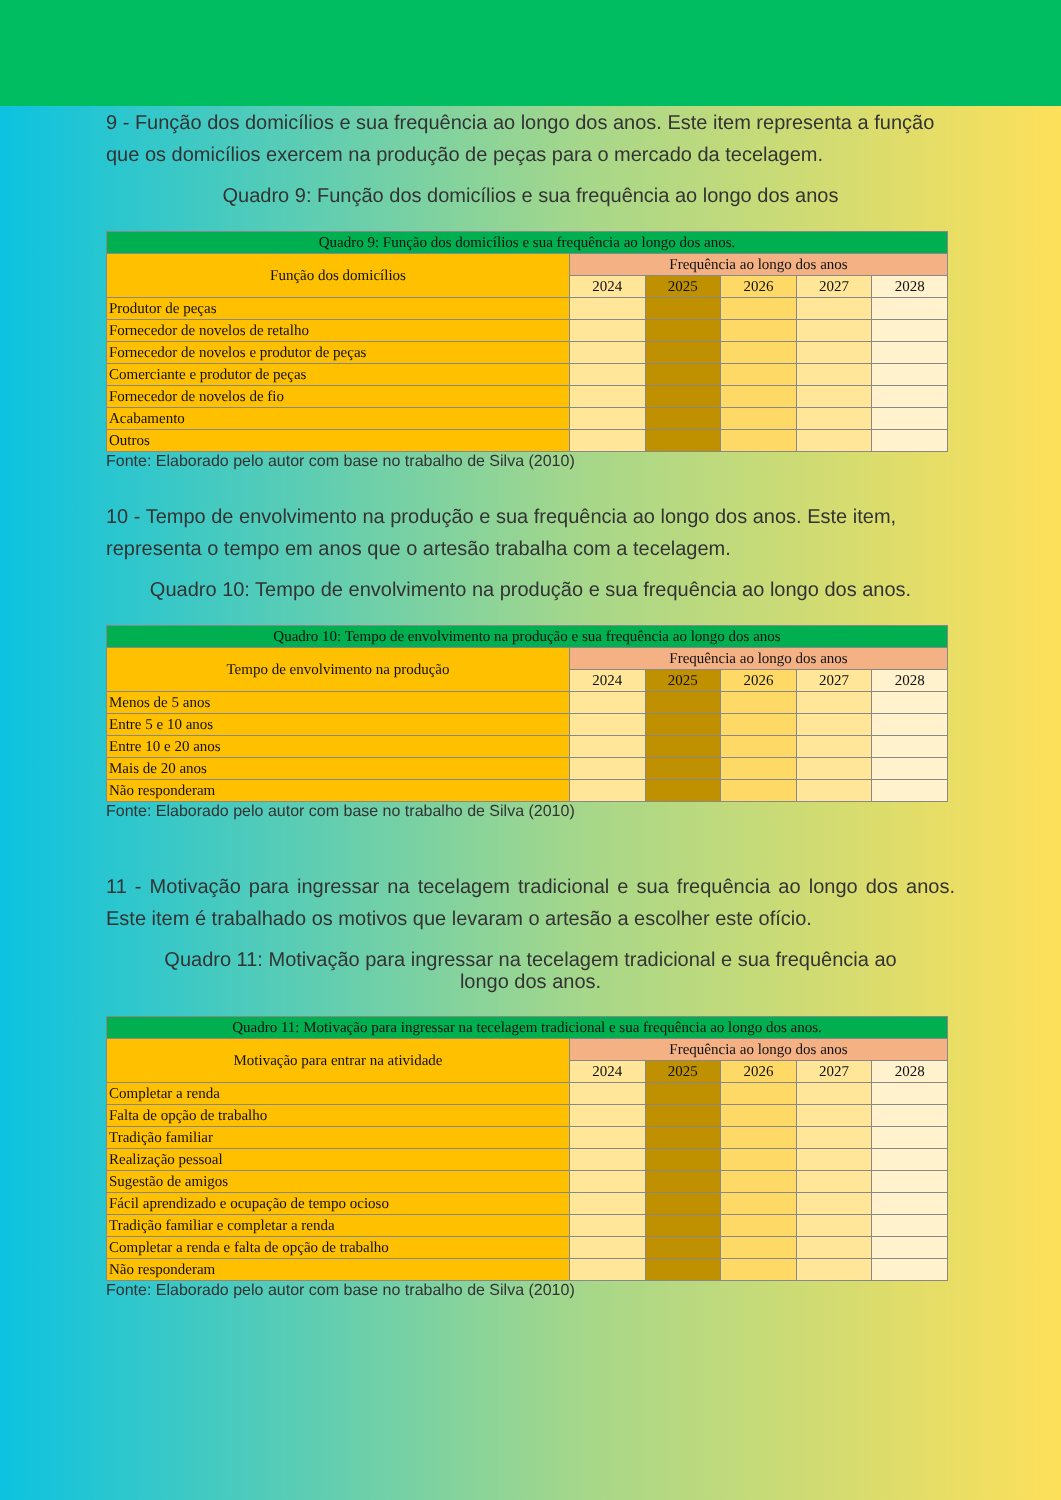9 - Função dos domicílios e sua frequência ao longo dos anos. Este item representa a função que os domicílios exercem na produção de peças para o mercado da tecelagem.
Quadro 9: Função dos domicílios e sua frequência ao longo dos anos
| Quadro 9: Função dos domicílios e sua frequência ao longo dos anos. | | | | | |
| --- | --- | --- | --- | --- | --- |
| Função dos domicílios | Frequência ao longo dos anos | | | | |
| | 2024 | 2025 | 2026 | 2027 | 2028 |
| Produtor de peças | | | | | |
| Fornecedor de novelos de retalho | | | | | |
| Fornecedor de novelos e produtor de peças | | | | | |
| Comerciante e produtor de peças | | | | | |
| Fornecedor de novelos de fio | | | | | |
| Acabamento | | | | | |
| Outros | | | | | |
Fonte: Elaborado pelo autor com base no trabalho de Silva (2010)
10 - Tempo de envolvimento na produção e sua frequência ao longo dos anos. Este item, representa o tempo em anos que o artesão trabalha com a tecelagem.
Quadro 10: Tempo de envolvimento na produção e sua frequência ao longo dos anos.
| Quadro 10: Tempo de envolvimento na produção e sua frequência ao longo dos anos | | | | | |
| --- | --- | --- | --- | --- | --- |
| Tempo de envolvimento na produção | Frequência ao longo dos anos | | | | |
| | 2024 | 2025 | 2026 | 2027 | 2028 |
| Menos de 5 anos | | | | | |
| Entre 5 e 10 anos | | | | | |
| Entre 10 e 20 anos | | | | | |
| Mais de 20 anos | | | | | |
| Não responderam | | | | | |
Fonte: Elaborado pelo autor com base no trabalho de Silva (2010)
11 - Motivação para ingressar na tecelagem tradicional e sua frequência ao longo dos anos. Este item é trabalhado os motivos que levaram o artesão a escolher este ofício.
Quadro 11: Motivação para ingressar na tecelagem tradicional e sua frequência ao
longo dos anos.
| Quadro 11: Motivação para ingressar na tecelagem tradicional e sua frequência ao longo dos anos. | | | | | |
| --- | --- | --- | --- | --- | --- |
| Motivação para entrar na atividade | Frequência ao longo dos anos | | | | |
| | 2024 | 2025 | 2026 | 2027 | 2028 |
| Completar a renda | | | | | |
| Falta de opção de trabalho | | | | | |
| Tradição familiar | | | | | |
| Realização pessoal | | | | | |
| Sugestão de amigos | | | | | |
| Fácil aprendizado e ocupação de tempo ocioso | | | | | |
| Tradição familiar e completar a renda | | | | | |
| Completar a renda e falta de opção de trabalho | | | | | |
| Não responderam | | | | | |
Fonte: Elaborado pelo autor com base no trabalho de Silva (2010)